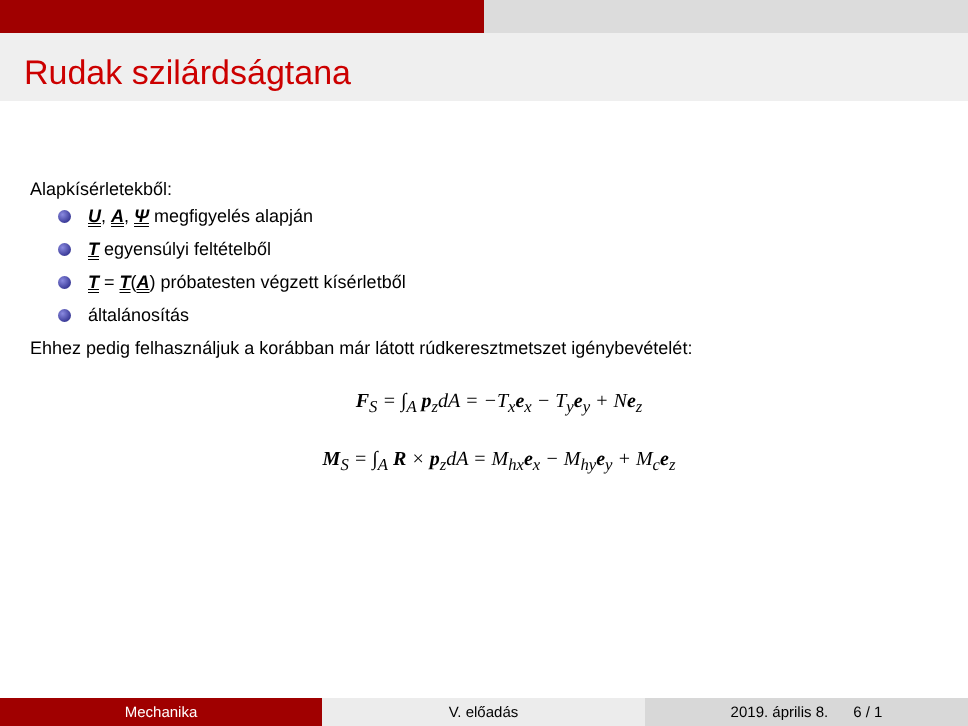Rudak szilárdságtana
Alapkísérletekből:
U, A, Ψ megfigyelés alapján
T egyensúlyi feltételből
T = T(A) próbatesten végzett kísérletből
általánosítás
Ehhez pedig felhasználjuk a korábban már látott rúdkeresztmetszet igénybevételét:
F<sub>S</sub> = ∫<sub>A</sub> p<sub>z</sub>dA = −T<sub>x</sub>e<sub>x</sub> − T<sub>y</sub>e<sub>y</sub> + Ne<sub>z</sub>
M<sub>S</sub> = ∫<sub>A</sub> R × p<sub>z</sub>dA = M<sub>hx</sub>e<sub>x</sub> − M<sub>hy</sub>e<sub>y</sub> + M<sub>c</sub>e<sub>z</sub>
Mechanika V. előadás 2019. április 8. 6 / 1